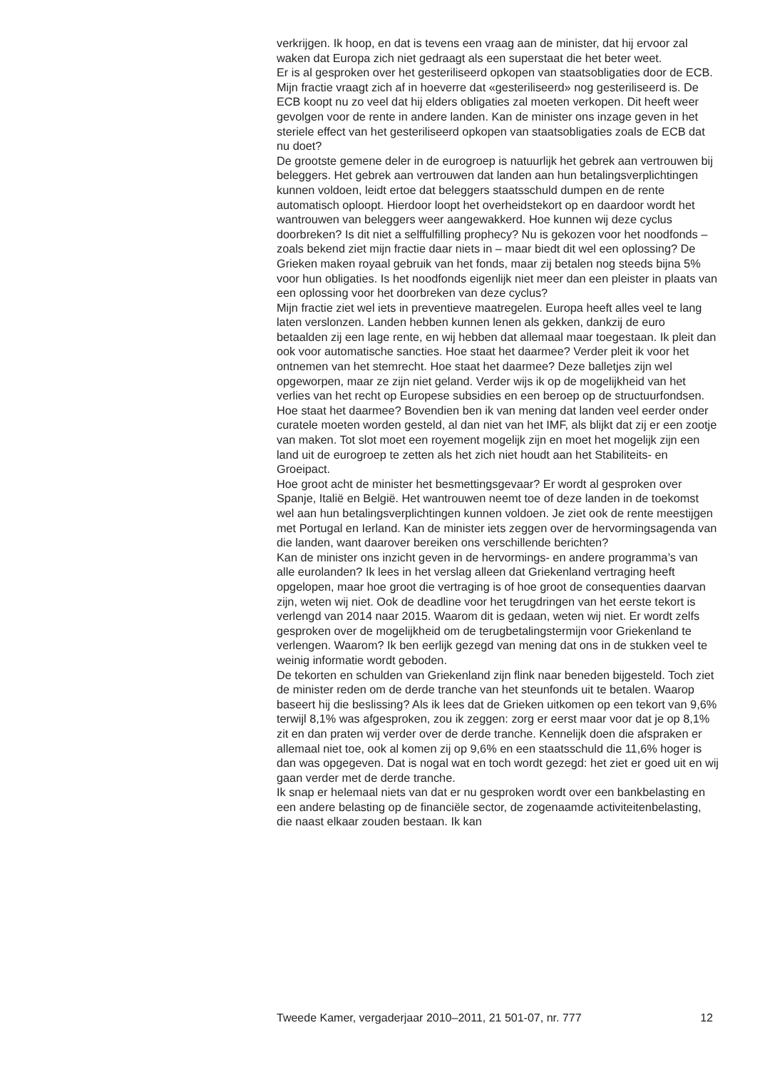verkrijgen. Ik hoop, en dat is tevens een vraag aan de minister, dat hij ervoor zal waken dat Europa zich niet gedraagt als een superstaat die het beter weet.
Er is al gesproken over het gesteriliseerd opkopen van staatsobligaties door de ECB. Mijn fractie vraagt zich af in hoeverre dat «gesteriliseerd» nog gesteriliseerd is. De ECB koopt nu zo veel dat hij elders obligaties zal moeten verkopen. Dit heeft weer gevolgen voor de rente in andere landen. Kan de minister ons inzage geven in het steriele effect van het gesteriliseerd opkopen van staatsobligaties zoals de ECB dat nu doet?
De grootste gemene deler in de eurogroep is natuurlijk het gebrek aan vertrouwen bij beleggers. Het gebrek aan vertrouwen dat landen aan hun betalingsverplichtingen kunnen voldoen, leidt ertoe dat beleggers staatsschuld dumpen en de rente automatisch oploopt. Hierdoor loopt het overheidstekort op en daardoor wordt het wantrouwen van beleggers weer aangewakkerd. Hoe kunnen wij deze cyclus doorbreken? Is dit niet a selffulfilling prophecy? Nu is gekozen voor het noodfonds – zoals bekend ziet mijn fractie daar niets in – maar biedt dit wel een oplossing? De Grieken maken royaal gebruik van het fonds, maar zij betalen nog steeds bijna 5% voor hun obligaties. Is het noodfonds eigenlijk niet meer dan een pleister in plaats van een oplossing voor het doorbreken van deze cyclus?
Mijn fractie ziet wel iets in preventieve maatregelen. Europa heeft alles veel te lang laten verslonzen. Landen hebben kunnen lenen als gekken, dankzij de euro betaalden zij een lage rente, en wij hebben dat allemaal maar toegestaan. Ik pleit dan ook voor automatische sancties. Hoe staat het daarmee? Verder pleit ik voor het ontnemen van het stemrecht. Hoe staat het daarmee? Deze balletjes zijn wel opgeworpen, maar ze zijn niet geland. Verder wijs ik op de mogelijkheid van het verlies van het recht op Europese subsidies en een beroep op de structuurfondsen. Hoe staat het daarmee? Bovendien ben ik van mening dat landen veel eerder onder curatele moeten worden gesteld, al dan niet van het IMF, als blijkt dat zij er een zootje van maken. Tot slot moet een royement mogelijk zijn en moet het mogelijk zijn een land uit de eurogroep te zetten als het zich niet houdt aan het Stabiliteits- en Groeipact.
Hoe groot acht de minister het besmettingsgevaar? Er wordt al gesproken over Spanje, Italië en België. Het wantrouwen neemt toe of deze landen in de toekomst wel aan hun betalingsverplichtingen kunnen voldoen. Je ziet ook de rente meestijgen met Portugal en Ierland. Kan de minister iets zeggen over de hervormingsagenda van die landen, want daarover bereiken ons verschillende berichten?
Kan de minister ons inzicht geven in de hervormings- en andere programma’s van alle eurolanden? Ik lees in het verslag alleen dat Griekenland vertraging heeft opgelopen, maar hoe groot die vertraging is of hoe groot de consequenties daarvan zijn, weten wij niet. Ook de deadline voor het terugdringen van het eerste tekort is verlengd van 2014 naar 2015. Waarom dit is gedaan, weten wij niet. Er wordt zelfs gesproken over de mogelijkheid om de terugbetalingstermijn voor Griekenland te verlengen. Waarom? Ik ben eerlijk gezegd van mening dat ons in de stukken veel te weinig informatie wordt geboden.
De tekorten en schulden van Griekenland zijn flink naar beneden bijgesteld. Toch ziet de minister reden om de derde tranche van het steunfonds uit te betalen. Waarop baseert hij die beslissing? Als ik lees dat de Grieken uitkomen op een tekort van 9,6% terwijl 8,1% was afgesproken, zou ik zeggen: zorg er eerst maar voor dat je op 8,1% zit en dan praten wij verder over de derde tranche. Kennelijk doen die afspraken er allemaal niet toe, ook al komen zij op 9,6% en een staatsschuld die 11,6% hoger is dan was opgegeven. Dat is nogal wat en toch wordt gezegd: het ziet er goed uit en wij gaan verder met de derde tranche.
Ik snap er helemaal niets van dat er nu gesproken wordt over een bankbelasting en een andere belasting op de financiële sector, de zogenaamde activiteitenbelasting, die naast elkaar zouden bestaan. Ik kan
Tweede Kamer, vergaderjaar 2010–2011, 21 501-07, nr. 777 12